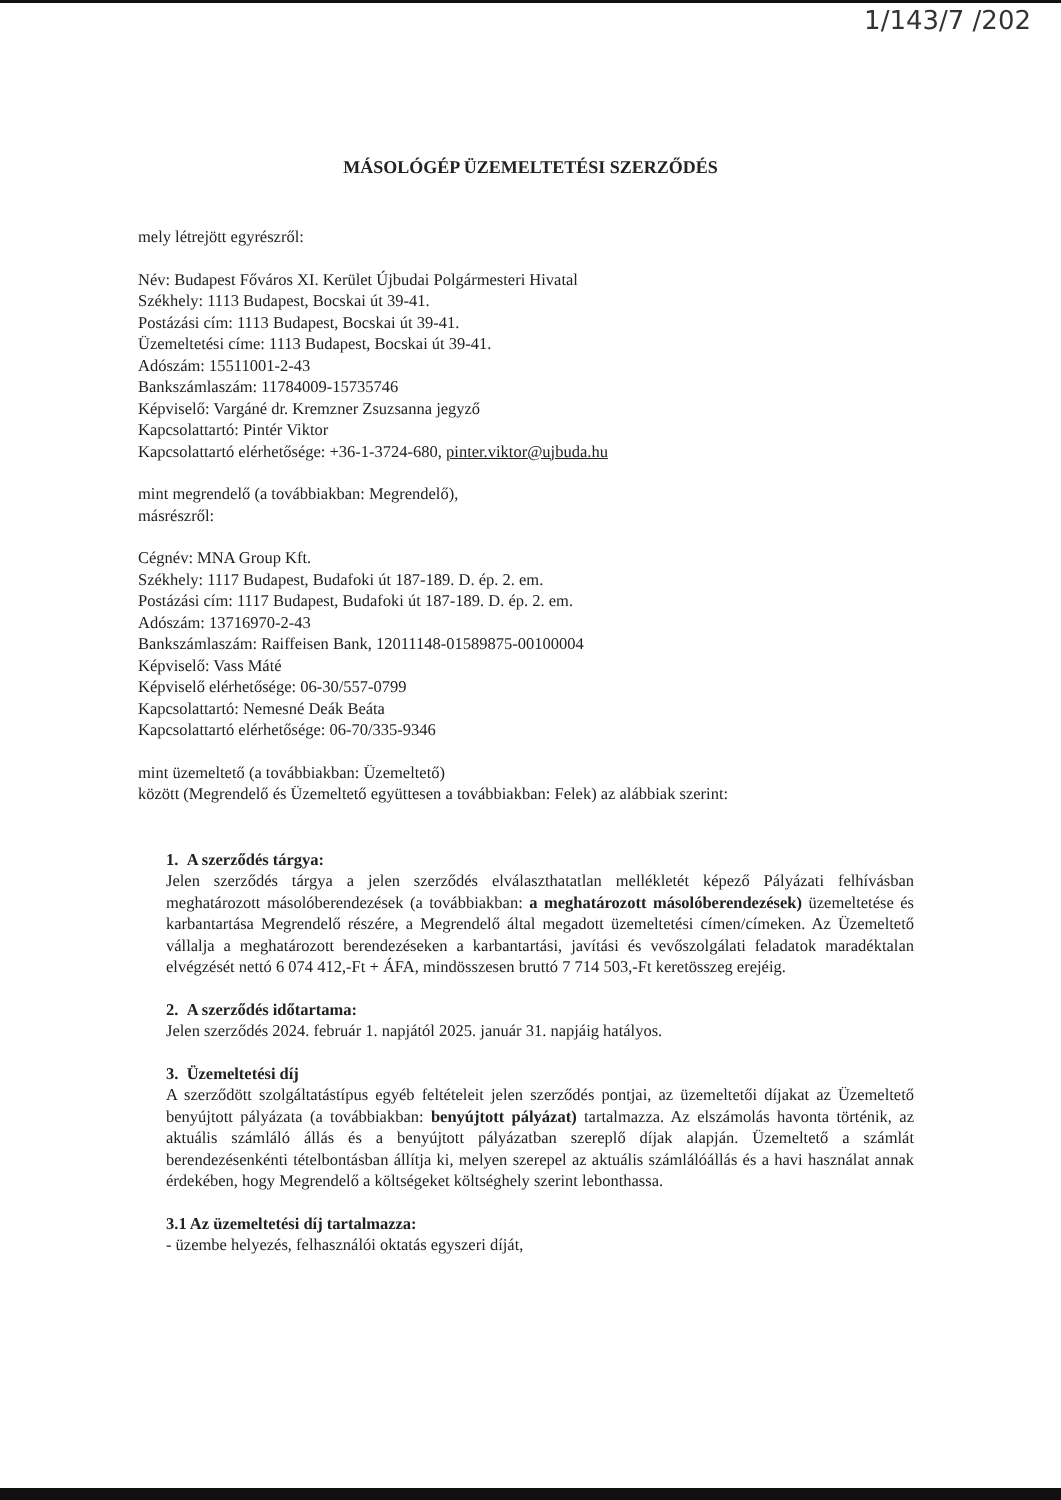1/143/7 /202
MÁSOLÓGÉP ÜZEMELTETÉSI SZERZŐDÉS
mely létrejött egyrészről:
Név: Budapest Főváros XI. Kerület Újbudai Polgármesteri Hivatal
Székhely: 1113 Budapest, Bocskai út 39-41.
Postázási cím: 1113 Budapest, Bocskai út 39-41.
Üzemeltetési címe: 1113 Budapest, Bocskai út 39-41.
Adószám: 15511001-2-43
Bankszámlaszám: 11784009-15735746
Képviselő: Vargáné dr. Kremzner Zsuzsanna jegyző
Kapcsolattartó: Pintér Viktor
Kapcsolattartó elérhetősége: +36-1-3724-680, pinter.viktor@ujbuda.hu
mint megrendelő (a továbbiakban: Megrendelő),
másrészről:
Cégnév: MNA Group Kft.
Székhely: 1117 Budapest, Budafoki út 187-189. D. ép. 2. em.
Postázási cím: 1117 Budapest, Budafoki út 187-189. D. ép. 2. em.
Adószám: 13716970-2-43
Bankszámlaszám: Raiffeisen Bank, 12011148-01589875-00100004
Képviselő: Vass Máté
Képviselő elérhetősége: 06-30/557-0799
Kapcsolattartó: Nemesné Deák Beáta
Kapcsolattartó elérhetősége: 06-70/335-9346
mint üzemeltető (a továbbiakban: Üzemeltető)
között (Megrendelő és Üzemeltető együttesen a továbbiakban: Felek) az alábbiak szerint:
1. A szerződés tárgya:
Jelen szerződés tárgya a jelen szerződés elválaszthatatlan mellékletét képező Pályázati felhívásban meghatározott másolóberendezések (a továbbiakban: a meghatározott másolóberendezések) üzemeltetése és karbantartása Megrendelő részére, a Megrendelő által megadott üzemeltetési címen/címeken. Az Üzemeltető vállalja a meghatározott berendezéseken a karbantartási, javítási és vevőszolgálati feladatok maradéktalan elvégzését nettó 6 074 412,-Ft + ÁFA, mindösszesen bruttó 7 714 503,-Ft keretösszeg erejéig.
2. A szerződés időtartama:
Jelen szerződés 2024. február 1. napjától 2025. január 31. napjáig hatályos.
3. Üzemeltetési díj
A szerződött szolgáltatástípus egyéb feltételeit jelen szerződés pontjai, az üzemeltetői díjakat az Üzemeltető benyújtott pályázata (a továbbiakban: benyújtott pályázat) tartalmazza. Az elszámolás havonta történik, az aktuális számláló állás és a benyújtott pályázatban szereplő díjak alapján. Üzemeltető a számlát berendezésenkénti tételbontásban állítja ki, melyen szerepel az aktuális számlálóállás és a havi használat annak érdekében, hogy Megrendelő a költségeket költséghely szerint lebonthassa.
3.1 Az üzemeltetési díj tartalmazza:
- üzembe helyezés, felhasználói oktatás egyszeri díját,